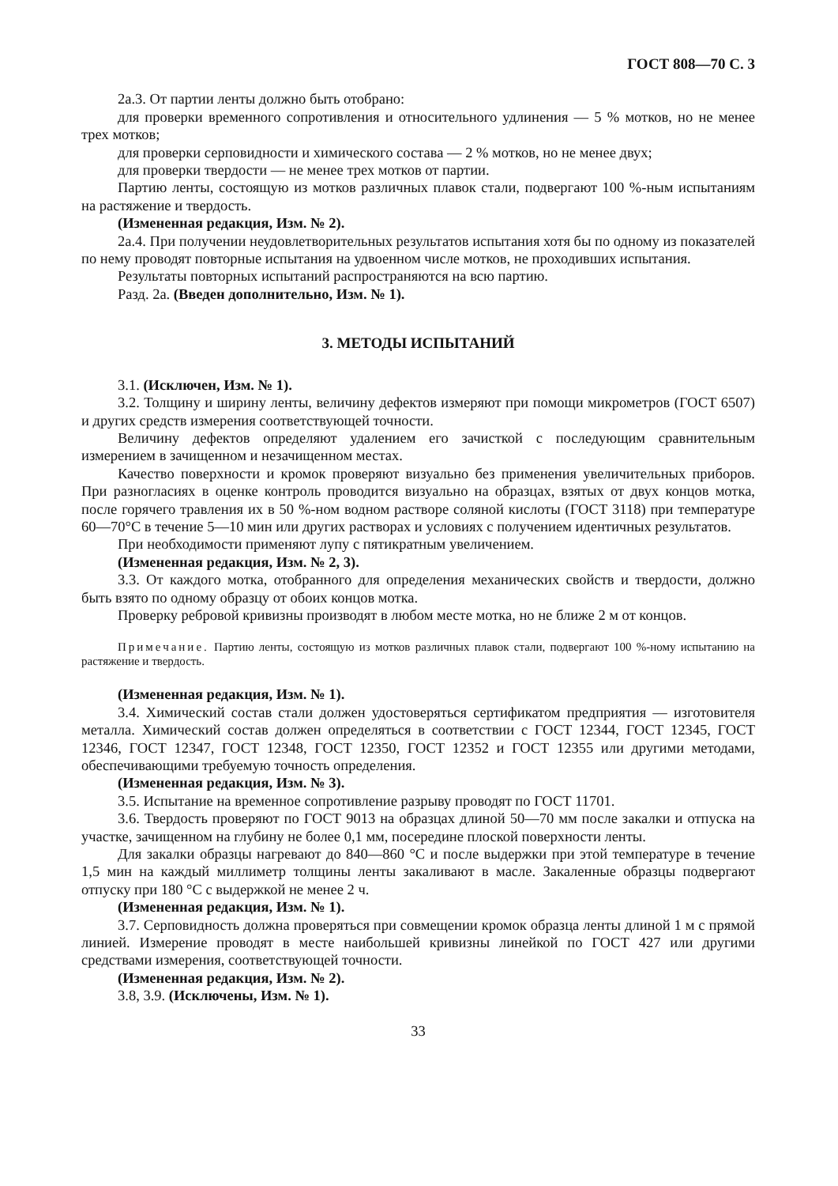ГОСТ 808—70 С. 3
2а.3. От партии ленты должно быть отобрано:
для проверки временного сопротивления и относительного удлинения — 5 % мотков, но не менее трех мотков;
для проверки серповидности и химического состава — 2 % мотков, но не менее двух;
для проверки твердости — не менее трех мотков от партии.
Партию ленты, состоящую из мотков различных плавок стали, подвергают 100 %-ным испытаниям на растяжение и твердость.
(Измененная редакция, Изм. № 2).
2а.4. При получении неудовлетворительных результатов испытания хотя бы по одному из показателей по нему проводят повторные испытания на удвоенном числе мотков, не проходивших испытания.
Результаты повторных испытаний распространяются на всю партию.
Разд. 2а. (Введен дополнительно, Изм. № 1).
3. МЕТОДЫ ИСПЫТАНИЙ
3.1. (Исключен, Изм. № 1).
3.2. Толщину и ширину ленты, величину дефектов измеряют при помощи микрометров (ГОСТ 6507) и других средств измерения соответствующей точности.
Величину дефектов определяют удалением его зачисткой с последующим сравнительным измерением в зачищенном и незачищенном местах.
Качество поверхности и кромок проверяют визуально без применения увеличительных приборов. При разногласиях в оценке контроль проводится визуально на образцах, взятых от двух концов мотка, после горячего травления их в 50 %-ном водном растворе соляной кислоты (ГОСТ 3118) при температуре 60—70°С в течение 5—10 мин или других растворах и условиях с получением идентичных результатов.
При необходимости применяют лупу с пятикратным увеличением.
(Измененная редакция, Изм. № 2, 3).
3.3. От каждого мотка, отобранного для определения механических свойств и твердости, должно быть взято по одному образцу от обоих концов мотка.
Проверку ребровой кривизны производят в любом месте мотка, но не ближе 2 м от концов.
Примечание. Партию ленты, состоящую из мотков различных плавок стали, подвергают 100 %-ному испытанию на растяжение и твердость.
(Измененная редакция, Изм. № 1).
3.4. Химический состав стали должен удостоверяться сертификатом предприятия — изготовителя металла. Химический состав должен определяться в соответствии с ГОСТ 12344, ГОСТ 12345, ГОСТ 12346, ГОСТ 12347, ГОСТ 12348, ГОСТ 12350, ГОСТ 12352 и ГОСТ 12355 или другими методами, обеспечивающими требуемую точность определения.
(Измененная редакция, Изм. № 3).
3.5. Испытание на временное сопротивление разрыву проводят по ГОСТ 11701.
3.6. Твердость проверяют по ГОСТ 9013 на образцах длиной 50—70 мм после закалки и отпуска на участке, зачищенном на глубину не более 0,1 мм, посередине плоской поверхности ленты.
Для закалки образцы нагревают до 840—860 °С и после выдержки при этой температуре в течение 1,5 мин на каждый миллиметр толщины ленты закаливают в масле. Закаленные образцы подвергают отпуску при 180 °С с выдержкой не менее 2 ч.
(Измененная редакция, Изм. № 1).
3.7. Серповидность должна проверяться при совмещении кромок образца ленты длиной 1 м с прямой линией. Измерение проводят в месте наибольшей кривизны линейкой по ГОСТ 427 или другими средствами измерения, соответствующей точности.
(Измененная редакция, Изм. № 2).
3.8, 3.9. (Исключены, Изм. № 1).
33